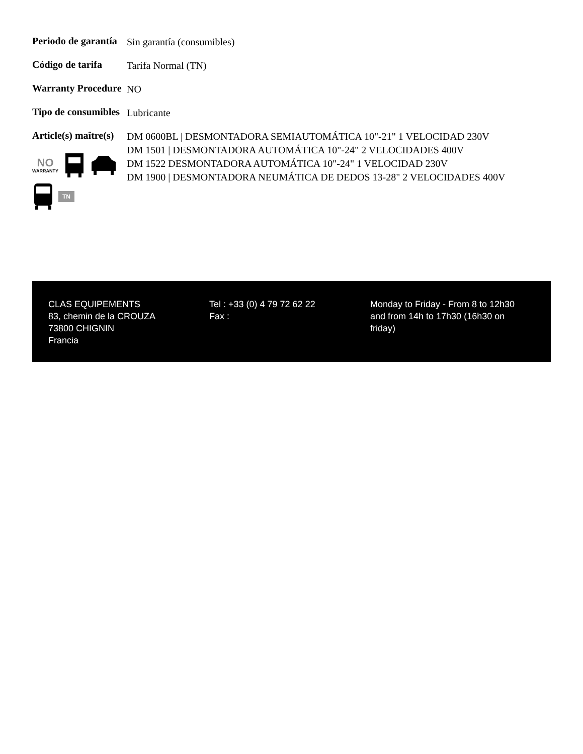| Periodo de garantía | Sin garantía (consumibles) |
| Código de tarifa | Tarifa Normal (TN) |
| Warranty Procedure | NO |
| Tipo de consumibles | Lubricante |
| Article(s) maître(s) NO WARRANTY TN | DM 0600BL / DESMONTADORA SEMIAUTOMÁTICA 10"-21" 1 VELOCIDAD 230V DM 1501 / DESMONTADORA AUTOMÁTICA 10"-24" 2 VELOCIDADES 400V DM 1522 DESMONTADORA AUTOMÁTICA 10"-24" 1 VELOCIDAD 230V DM 1900 / DESMONTADORA NEUMÁTICA DE DEDOS 13-28" 2 VELOCIDADES 400V |
CLAS EQUIPEMENTS
83, chemin de la CROUZA
73800 CHIGNIN
Francia
Tel : +33 (0) 4 79 72 62 22
Fax :
Monday to Friday - From 8 to 12h30 and from 14h to 17h30 (16h30 on friday)